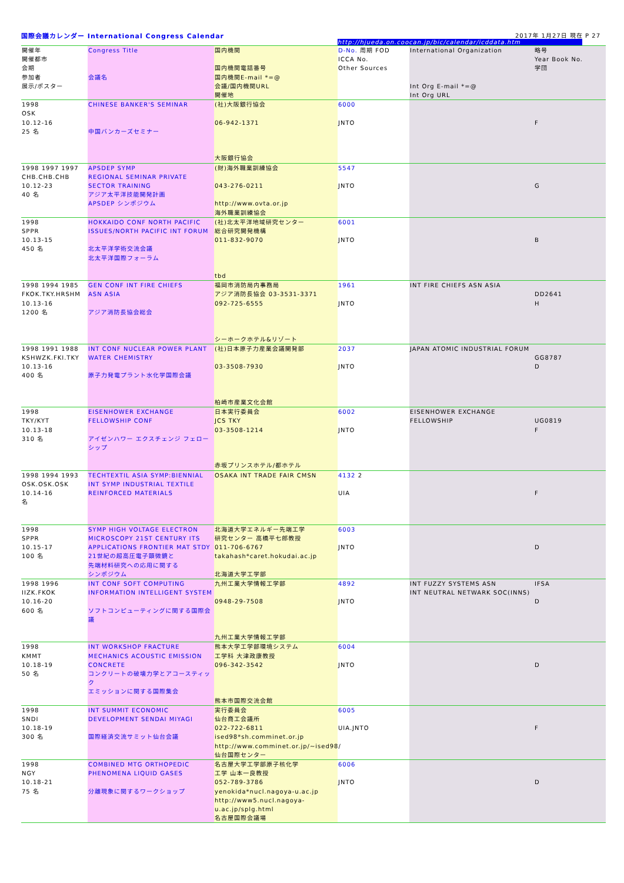国際会議カレンダー International Congress Calendar 2017年 1月27日 現在 P 27
http://hjueda.on.coocan.jp/bic/calendar/icddata.htm
| 開催年 開催都市 会期 参加者 展示/ポスター | Congress Title 会議名 | 国内機関 国内機関電話番号 国内機関E-mail *=@ 会議/国内機関URL 開催地 | D-No. 周期 FOD ICCA No. Other Sources | International Organization Int Org E-mail *=@ Int Org URL | 略号 Year Book No. 学団 |
| 1998 OSK 10.12-16 25 名 | CHINESE BANKER'S SEMINAR 中国バンカーズセミナー | (社)大阪銀行協会 06-942-1371 大阪銀行協会 | 6000 JNTO | | F |
| 1998 1997 1997 CHB.CHB.CHB 10.12-23 40 名 | APSDEP SYMP REGIONAL SEMINAR PRIVATE SECTOR TRAINING アジア太平洋技能開発計画 APSDEP シンポジウム | (財)海外職業訓練協会 043-276-0211 http://www.ovta.or.jp 海外職業訓練協会 | 5547 JNTO | | G |
| 1998 SPPR 10.13-15 450 名 | HOKKAIDO CONF NORTH PACIFIC ISSUES/NORTH PACIFIC INT FORUM 北太平洋学術交流会議 北太平洋国際フォーラム | (社)北太平洋地域研究センター 総合研究開発機構 011-832-9070 tbd | 6001 JNTO | | B |
| 1998 1994 1985 FKOK.TKY.HRSHM 10.13-16 1200 名 | GEN CONF INT FIRE CHIEFS ASN ASIA アジア消防長協会総会 | 福岡市消防局内事務局 アジア消防長協会 03-3531-3371 092-725-6555 シーホークホテル&リゾート | 1961 JNTO | INT FIRE CHIEFS ASN ASIA | DD2641 H |
| 1998 1991 1988 KSHWZK.FKI.TKY 10.13-16 400 名 | INT CONF NUCLEAR POWER PLANT WATER CHEMISTRY 原子力発電プラント水化学国際会議 | (社)日本原子力産業会議開発部 03-3508-7930 柏崎市産業文化会館 | 2037 JNTO | JAPAN ATOMIC INDUSTRIAL FORUM | GG8787 D |
| 1998 TKY/KYT 10.13-18 310 名 | EISENHOWER EXCHANGE FELLOWSHIP CONF アイゼンハワー エクスチェンジ フェローシップ | 日本実行委員会 JCS TKY 03-3508-1214 赤坂プリンスホテル/都ホテル | 6002 JNTO | EISENHOWER EXCHANGE FELLOWSHIP | UG0819 F |
| 1998 1994 1993 OSK.OSK.OSK 10.14-16 名 | TECHTEXTIL ASIA SYMP:BIENNIAL INT SYMP INDUSTRIAL TEXTILE REINFORCED MATERIALS | OSAKA INT TRADE FAIR CMSN | 4132 2 UIA | | F |
| 1998 SPPR 10.15-17 100 名 | SYMP HIGH VOLTAGE ELECTRON MICROSCOPY 21ST CENTURY ITS APPLICATIONS FRONTIER MAT STDY 21世紀の超高圧電子顕微鏡と 先端材料研究への応用に関する シンポジウム | 北海道大学エネルギー先端工学 研究センター 高橋平七郎教授 011-706-6767 takahash*caret.hokudai.ac.jp 北海道大学工学部 | 6003 JNTO | | D |
| 1998 1996 IIZK.FKOK 10.16-20 600 名 | INT CONF SOFT COMPUTING INFORMATION INTELLIGENT SYSTEM ソフトコンピューティングに関する国際会議 | 九州工業大学情報工学部 0948-29-7508 九州工業大学情報工学部 | 4892 JNTO | INT FUZZY SYSTEMS ASN INT NEUTRAL NETWARK SOC(INNS) | IFSA D |
| 1998 KMMT 10.18-19 50 名 | INT WORKSHOP FRACTURE MECHANICS ACOUSTIC EMISSION CONCRETE コンクリートの破壊力学とアコースティック エミッションに関する国際集会 | 熊本大学工学部環境システム 工学科 大津政康教授 096-342-3542 熊本市国際交流会館 | 6004 JNTO | | D |
| 1998 SNDI 10.18-19 300 名 | INT SUMMIT ECONOMIC DEVELOPMENT SENDAI MIYAGI 国際経済交流サミット仙台会議 | 実行委員会 仙台商工会議所 022-722-6811 ised98*sh.comminet.or.jp http://www.comminet.or.jp/~ised98/ 仙台国際センター | 6005 UIA.JNTO | | F |
| 1998 NGY 10.18-21 75 名 | COMBINED MTG ORTHOPEDIC PHENOMENA LIQUID GASES 分離現象に関するワークショップ | 名古屋大学工学部原子核化学 工学 山本一良教授 052-789-3786 yenokida*nucl.nagoya-u.ac.jp http://www5.nucl.nagoya-u.ac.jp/splg.html 名古屋国際会議場 | 6006 JNTO | | D |